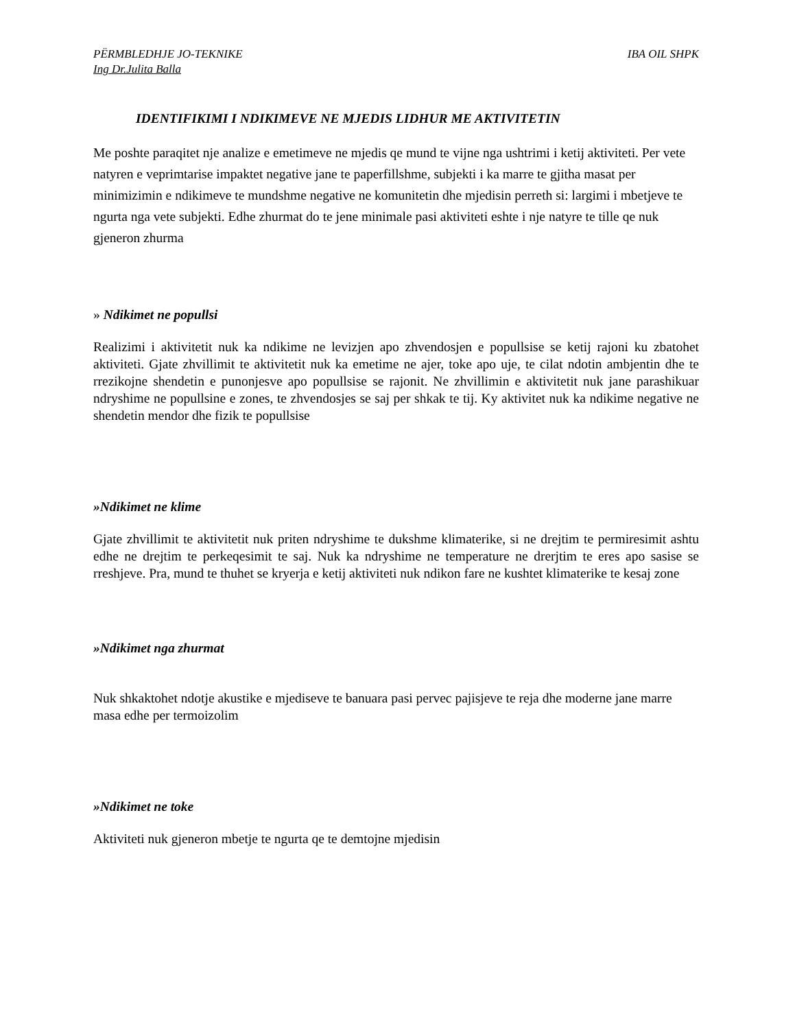PËRMBLEDHJE JO-TEKNIKE IBA OIL SHPK
Ing Dr.Julita Balla
IDENTIFIKIMI I NDIKIMEVE NE MJEDIS LIDHUR ME AKTIVITETIN
Me poshte paraqitet nje analize e emetimeve ne mjedis qe mund te vijne nga ushtrimi i ketij aktiviteti. Per vete natyren e veprimtarise impaktet negative jane te paperfillshme, subjekti i ka marre te gjitha masat per minimizimin e ndikimeve te mundshme negative ne komunitetin dhe mjedisin perreth si: largimi i mbetjeve te ngurta nga vete subjekti. Edhe zhurmat do te jene minimale pasi aktiviteti eshte i nje natyre te tille qe nuk gjeneron zhurma
» Ndikimet ne popullsi
Realizimi i aktivitetit nuk ka ndikime ne levizjen apo zhvendosjen e popullsise se ketij rajoni ku zbatohet aktiviteti. Gjate zhvillimit te aktivitetit nuk ka emetime ne ajer, toke apo uje, te cilat ndotin ambjentin dhe te rrezikojne shendetin e punonjesve apo popullsise se rajonit. Ne zhvillimin e aktivitetit nuk jane parashikuar ndryshime ne popullsine e zones, te zhvendosjes se saj per shkak te tij. Ky aktivitet nuk ka ndikime negative ne shendetin mendor dhe fizik te popullsise
»Ndikimet ne klime
Gjate zhvillimit te aktivitetit nuk priten ndryshime te dukshme klimaterike, si ne drejtim te permiresimit ashtu edhe ne drejtim te perkeqesimit te saj. Nuk ka ndryshime ne temperature ne drerjtim te eres apo sasise se rreshjeve. Pra, mund te thuhet se kryerja e ketij aktiviteti nuk ndikon fare ne kushtet klimaterike te kesaj zone
»Ndikimet nga zhurmat
Nuk shkaktohet ndotje akustike e mjediseve te banuara pasi pervec pajisjeve te reja dhe moderne jane marre masa edhe per termoizolim
»Ndikimet ne toke
Aktiviteti nuk gjeneron mbetje te ngurta qe te demtojne mjedisin